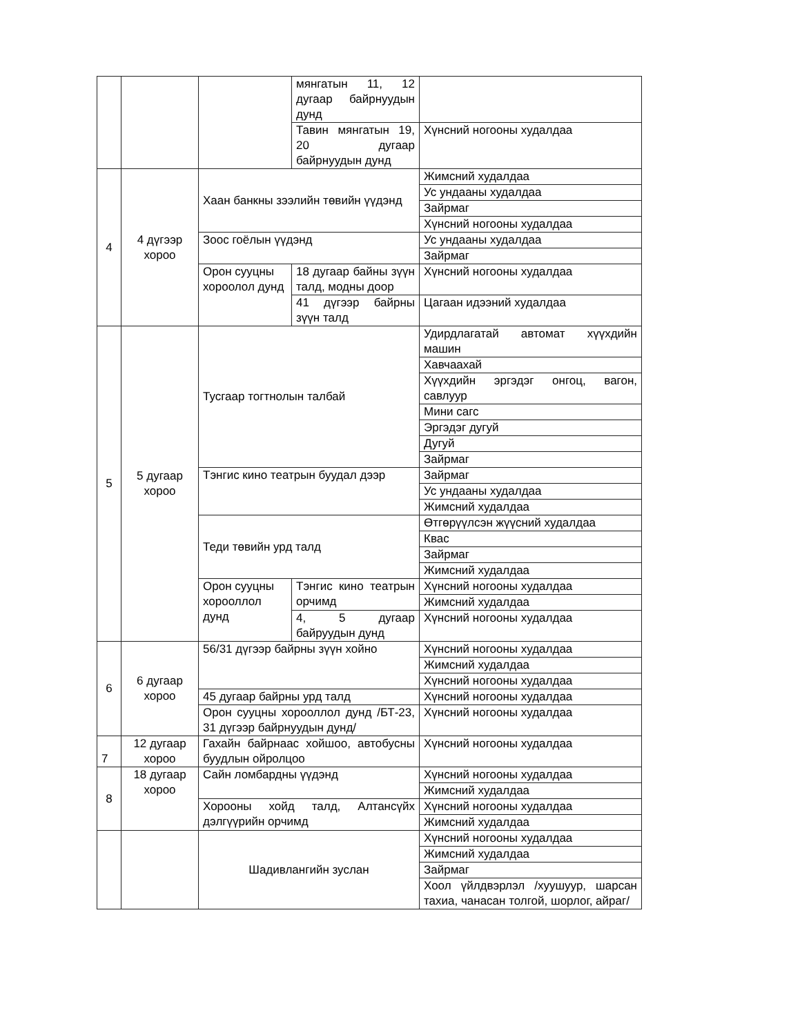| | | | мянгатын 11, 12 дугаар байрнуудын дунд | |
| | | | Тавин мянгатын 19, 20 дугаар байрнуудын дунд | Хүнсний ногооны худалдаа |
| 4 | 4 дүгээр хороо | Хаан банкны зээлийн төвийн үүдэнд | | Жимсний худалдаа |
| | | | | Ус ундааны худалдаа |
| | | | | Зайрмаг |
| | | | | Хүнсний ногооны худалдаа |
| | | Зоос гоёлын үүдэнд | | Ус ундааны худалдаа |
| | | | | Зайрмаг |
| | | Орон сууцны хороолол дунд | 18 дугаар байны зүүн талд, модны доор | Хүнсний ногооны худалдаа |
| | | | 41 дүгээр байрны зүүн талд | Цагаан идээний худалдаа |
| 5 | 5 дугаар хороо | Тусгаар тогтнолын талбай | | Удирдлагатай автомат хүүхдийн машин |
| | | | | Хавчаахай |
| | | | | Хүүхдийн эргэдэг онгоц, вагон, савлуур |
| | | | | Мини сагс |
| | | | | Эргэдэг дугуй |
| | | | | Дугуй |
| | | | | Зайрмаг |
| | | Тэнгис кино театрын буудал дээр | | Зайрмаг |
| | | | | Ус ундааны худалдаа |
| | | | | Жимсний худалдаа |
| | | Теди төвийн урд талд | | Өтгөрүүлсэн жүүсний худалдаа |
| | | | | Квас |
| | | | | Зайрмаг |
| | | | | Жимсний худалдаа |
| | | Орон сууцны хорооллол дунд | Тэнгис кино театрын орчимд | Хүнсний ногооны худалдаа |
| | | | | Жимсний худалдаа |
| | | | 4, 5 дугаар байруудын дунд | Хүнсний ногооны худалдаа |
| 6 | 6 дугаар хороо | 56/31 дүгээр байрны зүүн хойно | | Хүнсний ногооны худалдаа |
| | | | | Жимсний худалдаа |
| | | | | Хүнсний ногооны худалдаа |
| | | 45 дугаар байрны урд талд | | Хүнсний ногооны худалдаа |
| | | Орон сууцны хорооллол дунд /БТ-23, 31 дүгээр байрнуудын дунд/ | | Хүнсний ногооны худалдаа |
| 7 | 12 дугаар хороо | Гахайн байрнаас хойшоо, автобусны буудлын ойролцоо | | Хүнсний ногооны худалдаа |
| 8 | 18 дугаар хороо | Сайн ломбардны үүдэнд | | Хүнсний ногооны худалдаа |
| | | | | Жимсний худалдаа |
| | | Хорооны хойд талд, Алтансүйх дэлгүүрийн орчимд | | Хүнсний ногооны худалдаа |
| | | | | Жимсний худалдаа |
| | | Шадивлангийн зуслан | | Хүнсний ногооны худалдаа |
| | | | | Жимсний худалдаа |
| | | | | Зайрмаг |
| | | | | Хоол үйлдвэрлэл /хуушуур, шарсан тахиа, чанасан толгой, шорлог, айраг/ |